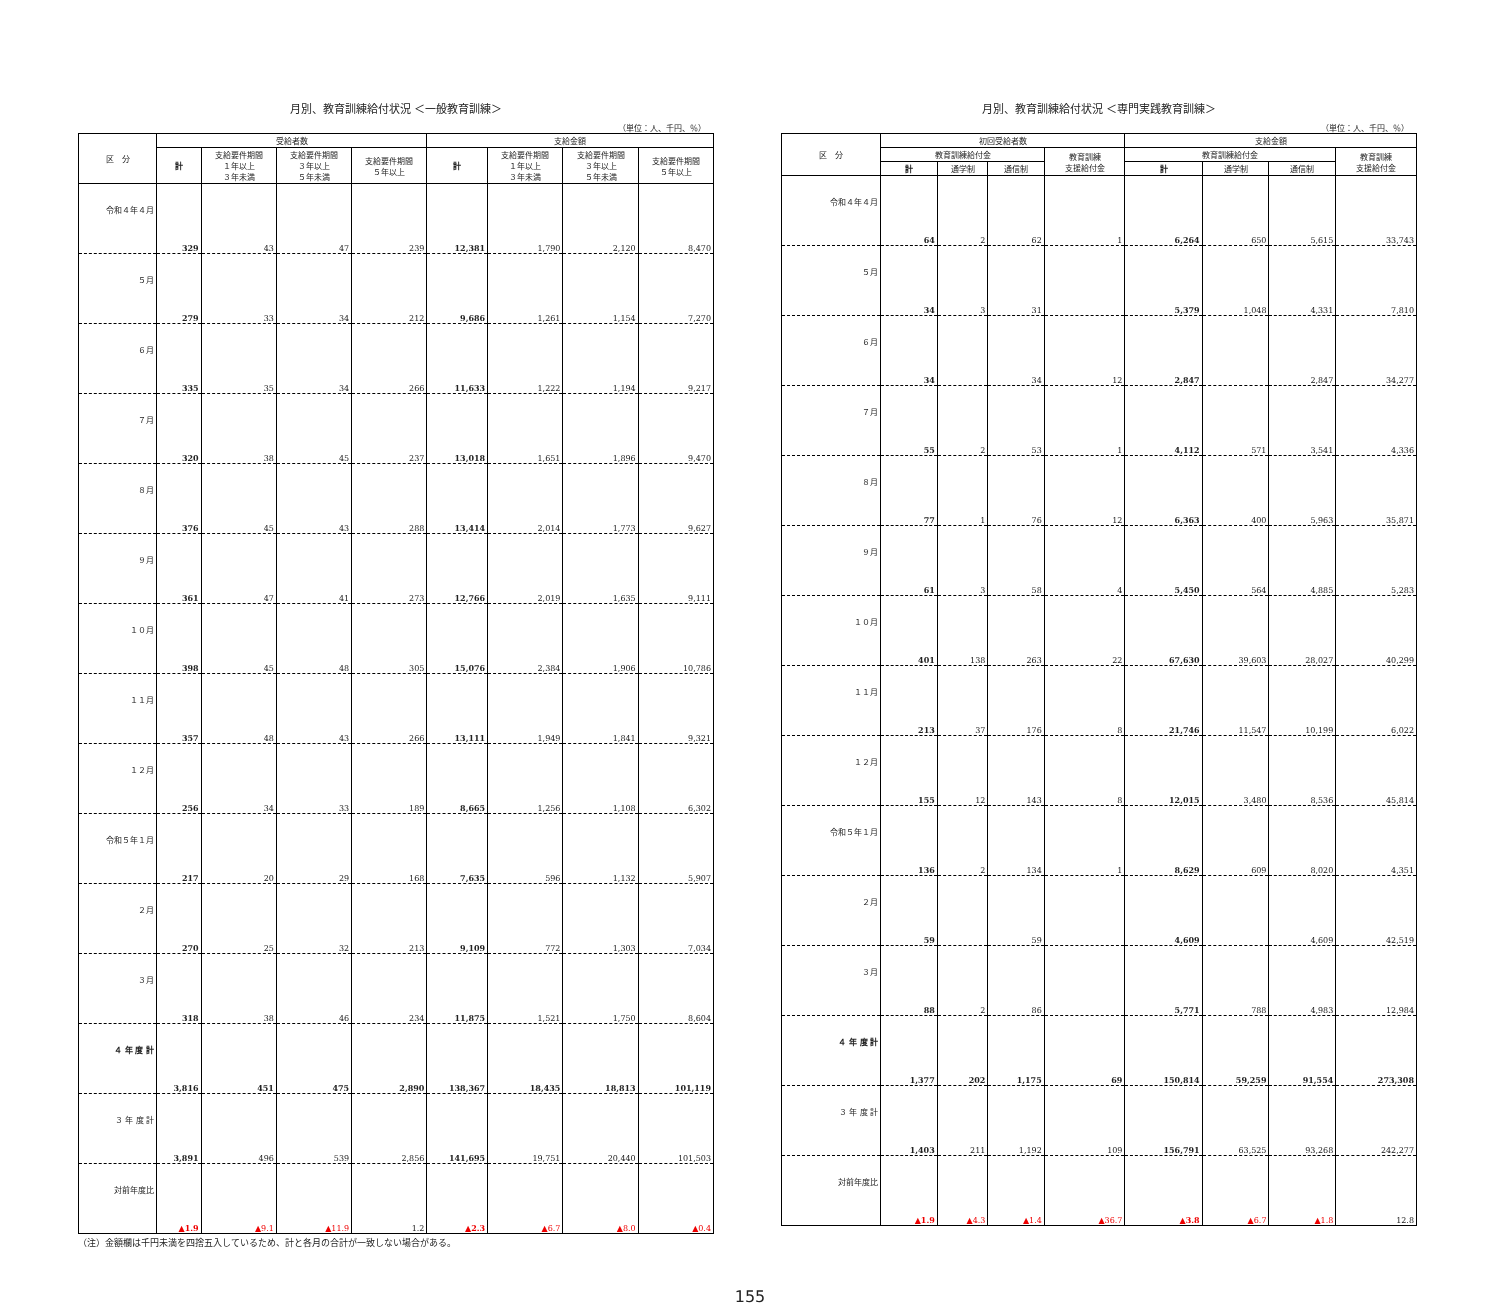月別、教育訓練給付状況 ＜一般教育訓練＞
（単位：人、千円、％）
| 区 分 | 受給者数 | | | | 支給金額 | | | |
| --- | --- | --- | --- | --- | --- | --- | --- | --- |
| | 計 | 支給要件期間 １年以上 ３年未満 | 支給要件期間 ３年以上 ５年未満 | 支給要件期間 ５年以上 | 計 | 支給要件期間 １年以上 ３年未満 | 支給要件期間 ３年以上 ５年未満 | 支給要件期間 ５年以上 |
| 令和４年４月 | 329 | 43 | 47 | 239 | 12,381 | 1,790 | 2,120 | 8,470 |
| ５月 | 279 | 33 | 34 | 212 | 9,686 | 1,261 | 1,154 | 7,270 |
| ６月 | 335 | 35 | 34 | 266 | 11,633 | 1,222 | 1,194 | 9,217 |
| ７月 | 320 | 38 | 45 | 237 | 13,018 | 1,651 | 1,896 | 9,470 |
| ８月 | 376 | 45 | 43 | 288 | 13,414 | 2,014 | 1,773 | 9,627 |
| ９月 | 361 | 47 | 41 | 273 | 12,766 | 2,019 | 1,635 | 9,111 |
| １０月 | 398 | 45 | 48 | 305 | 15,076 | 2,384 | 1,906 | 10,786 |
| １１月 | 357 | 48 | 43 | 266 | 13,111 | 1,949 | 1,841 | 9,321 |
| １２月 | 256 | 34 | 33 | 189 | 8,665 | 1,256 | 1,108 | 6,302 |
| 令和５年１月 | 217 | 20 | 29 | 168 | 7,635 | 596 | 1,132 | 5,907 |
| ２月 | 270 | 25 | 32 | 213 | 9,109 | 772 | 1,303 | 7,034 |
| ３月 | 318 | 38 | 46 | 234 | 11,875 | 1,521 | 1,750 | 8,604 |
| ４ 年 度 計 | 3,816 | 451 | 475 | 2,890 | 138,367 | 18,435 | 18,813 | 101,119 |
| ３ 年 度 計 | 3,891 | 496 | 539 | 2,856 | 141,695 | 19,751 | 20,440 | 101,503 |
| 対前年度比 | ▲1.9 | ▲9.1 | ▲11.9 | 1.2 | ▲2.3 | ▲6.7 | ▲8.0 | ▲0.4 |
（注）金額欄は千円未満を四捨五入しているため、計と各月の合計が一致しない場合がある。
月別、教育訓練給付状況 ＜専門実践教育訓練＞
（単位：人、千円、％）
| 区 分 | 初回受給者数 | | | | 支給金額 | | | |
| --- | --- | --- | --- | --- | --- | --- | --- | --- |
| | 教育訓練給付金 | | | 教育訓練 支援給付金 | 教育訓練給付金 | | | 教育訓練 支援給付金 |
| | 計 | 通学制 | 通信制 | | 計 | 通学制 | 通信制 | |
| 令和４年４月 | 64 | 2 | 62 | 1 | 6,264 | 650 | 5,615 | 33,743 |
| ５月 | 34 | 3 | 31 | | 5,379 | 1,048 | 4,331 | 7,810 |
| ６月 | 34 | | 34 | 12 | 2,847 | | 2,847 | 34,277 |
| ７月 | 55 | 2 | 53 | 1 | 4,112 | 571 | 3,541 | 4,336 |
| ８月 | 77 | 1 | 76 | 12 | 6,363 | 400 | 5,963 | 35,871 |
| ９月 | 61 | 3 | 58 | 4 | 5,450 | 564 | 4,885 | 5,283 |
| １０月 | 401 | 138 | 263 | 22 | 67,630 | 39,603 | 28,027 | 40,299 |
| １１月 | 213 | 37 | 176 | 8 | 21,746 | 11,547 | 10,199 | 6,022 |
| １２月 | 155 | 12 | 143 | 8 | 12,015 | 3,480 | 8,536 | 45,814 |
| 令和５年１月 | 136 | 2 | 134 | 1 | 8,629 | 609 | 8,020 | 4,351 |
| ２月 | 59 | | 59 | | 4,609 | | 4,609 | 42,519 |
| ３月 | 88 | 2 | 86 | | 5,771 | 788 | 4,983 | 12,984 |
| ４ 年 度 計 | 1,377 | 202 | 1,175 | 69 | 150,814 | 59,259 | 91,554 | 273,308 |
| ３ 年 度 計 | 1,403 | 211 | 1,192 | 109 | 156,791 | 63,525 | 93,268 | 242,277 |
| 対前年度比 | ▲1.9 | ▲4.3 | ▲1.4 | ▲36.7 | ▲3.8 | ▲6.7 | ▲1.8 | 12.8 |
155